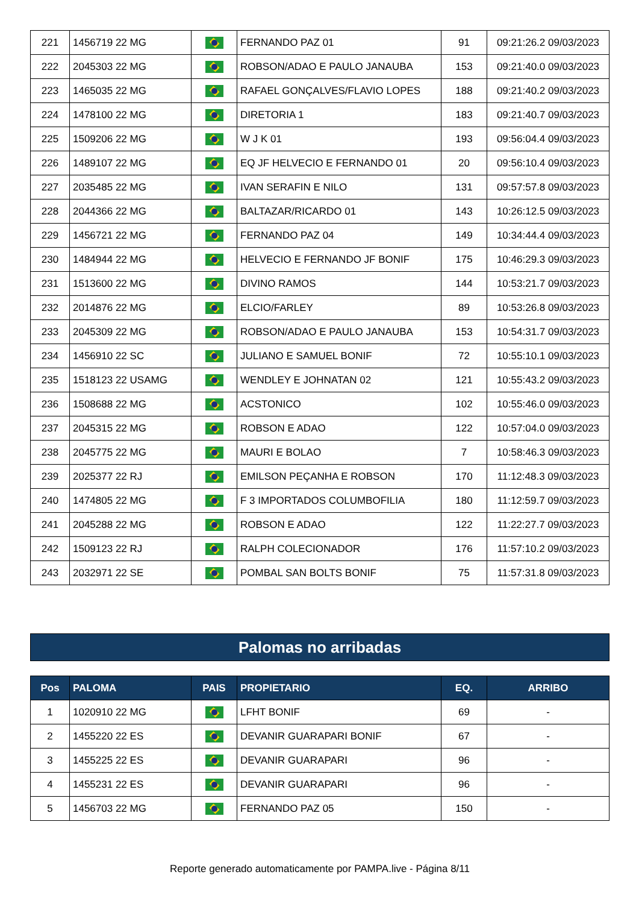| 221 | 1456719 22 MG | | FERNANDO PAZ 01 | 91 | 09:21:26.2 09/03/2023 |
| 222 | 2045303 22 MG | | ROBSON/ADAO E PAULO JANAUBA | 153 | 09:21:40.0 09/03/2023 |
| 223 | 1465035 22 MG | | RAFAEL GONÇALVES/FLAVIO LOPES | 188 | 09:21:40.2 09/03/2023 |
| 224 | 1478100 22 MG | | DIRETORIA 1 | 183 | 09:21:40.7 09/03/2023 |
| 225 | 1509206 22 MG | | W J K 01 | 193 | 09:56:04.4 09/03/2023 |
| 226 | 1489107 22 MG | | EQ JF HELVECIO E FERNANDO 01 | 20 | 09:56:10.4 09/03/2023 |
| 227 | 2035485 22 MG | | IVAN SERAFIN E NILO | 131 | 09:57:57.8 09/03/2023 |
| 228 | 2044366 22 MG | | BALTAZAR/RICARDO 01 | 143 | 10:26:12.5 09/03/2023 |
| 229 | 1456721 22 MG | | FERNANDO PAZ 04 | 149 | 10:34:44.4 09/03/2023 |
| 230 | 1484944 22 MG | | HELVECIO E FERNANDO JF BONIF | 175 | 10:46:29.3 09/03/2023 |
| 231 | 1513600 22 MG | | DIVINO RAMOS | 144 | 10:53:21.7 09/03/2023 |
| 232 | 2014876 22 MG | | ELCIO/FARLEY | 89 | 10:53:26.8 09/03/2023 |
| 233 | 2045309 22 MG | | ROBSON/ADAO E PAULO JANAUBA | 153 | 10:54:31.7 09/03/2023 |
| 234 | 1456910 22 SC | | JULIANO E SAMUEL BONIF | 72 | 10:55:10.1 09/03/2023 |
| 235 | 1518123 22 USAMG | | WENDLEY E JOHNATAN 02 | 121 | 10:55:43.2 09/03/2023 |
| 236 | 1508688 22 MG | | ACSTONICO | 102 | 10:55:46.0 09/03/2023 |
| 237 | 2045315 22 MG | | ROBSON E ADAO | 122 | 10:57:04.0 09/03/2023 |
| 238 | 2045775 22 MG | | MAURI E BOLAO | 7 | 10:58:46.3 09/03/2023 |
| 239 | 2025377 22 RJ | | EMILSON PEÇANHA E ROBSON | 170 | 11:12:48.3 09/03/2023 |
| 240 | 1474805 22 MG | | F 3 IMPORTADOS COLUMBOFILIA | 180 | 11:12:59.7 09/03/2023 |
| 241 | 2045288 22 MG | | ROBSON E ADAO | 122 | 11:22:27.7 09/03/2023 |
| 242 | 1509123 22 RJ | | RALPH COLECIONADOR | 176 | 11:57:10.2 09/03/2023 |
| 243 | 2032971 22 SE | | POMBAL SAN BOLTS BONIF | 75 | 11:57:31.8 09/03/2023 |
Palomas no arribadas
| Pos | PALOMA | PAIS | PROPIETARIO | EQ. | ARRIBO |
| --- | --- | --- | --- | --- | --- |
| 1 | 1020910 22 MG | | LFHT BONIF | 69 | - |
| 2 | 1455220 22 ES | | DEVANIR GUARAPARI BONIF | 67 | - |
| 3 | 1455225 22 ES | | DEVANIR GUARAPARI | 96 | - |
| 4 | 1455231 22 ES | | DEVANIR GUARAPARI | 96 | - |
| 5 | 1456703 22 MG | | FERNANDO PAZ 05 | 150 | - |
Reporte generado automaticamente por PAMPA.live - Página 8/11